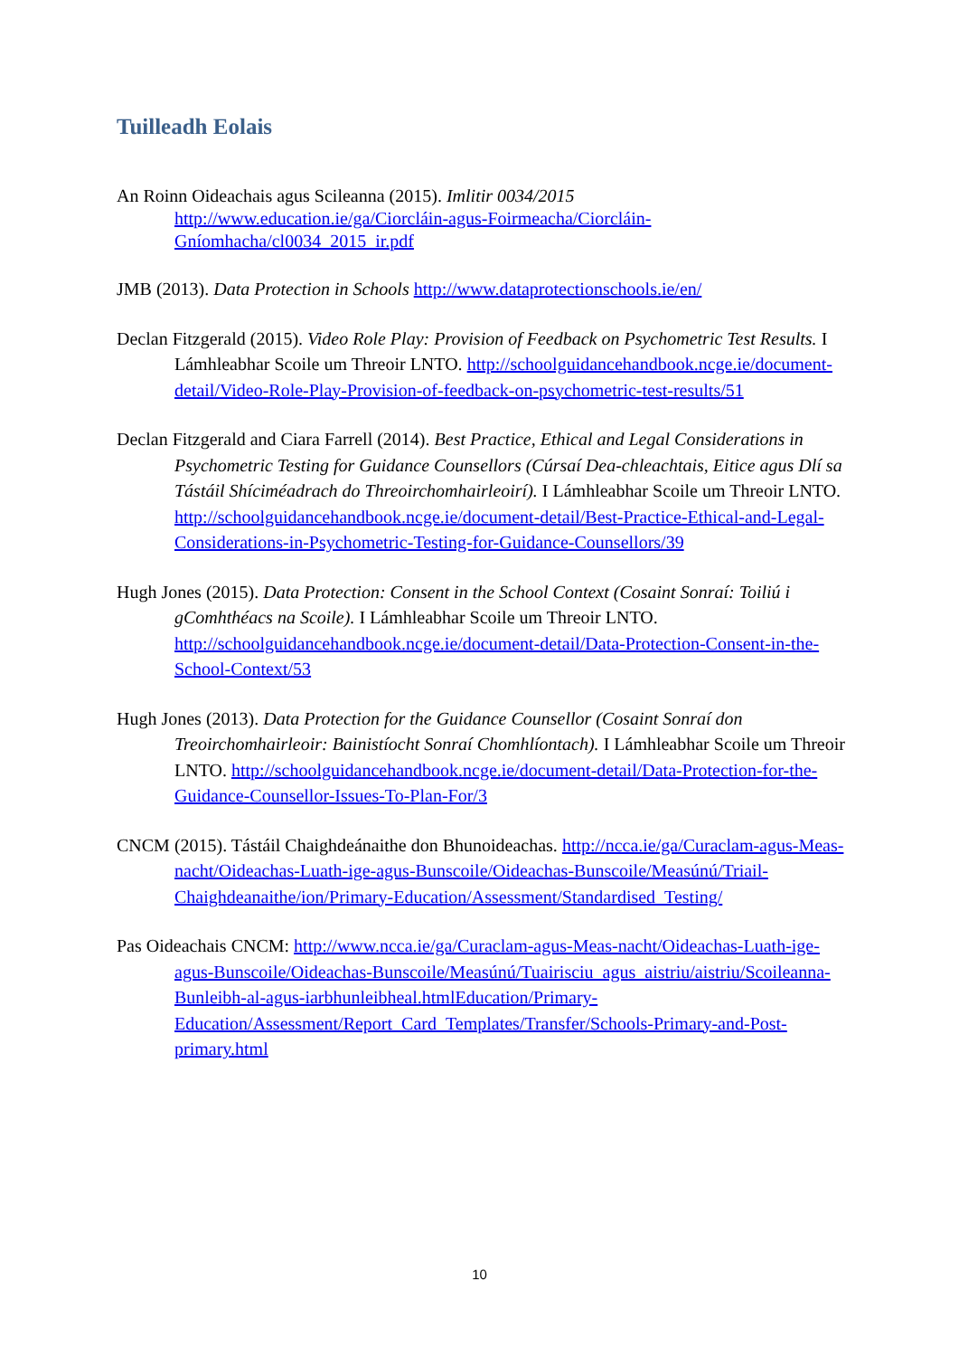Tuilleadh Eolais
An Roinn Oideachais agus Scileanna (2015). Imlitir 0034/2015
http://www.education.ie/ga/Ciorcláin-agus-Foirmeacha/Ciorcláin-Gníomhacha/cl0034_2015_ir.pdf
JMB (2013). Data Protection in Schools http://www.dataprotectionschools.ie/en/
Declan Fitzgerald (2015). Video Role Play: Provision of Feedback on Psychometric Test Results. I Lámhleabhar Scoile um Threoir LNTO. http://schoolguidancehandbook.ncge.ie/document-detail/Video-Role-Play-Provision-of-feedback-on-psychometric-test-results/51
Declan Fitzgerald and Ciara Farrell (2014). Best Practice, Ethical and Legal Considerations in Psychometric Testing for Guidance Counsellors (Cúrsaí Dea-chleachtais, Eitice agus Dlí sa Tástáil Shíciméadrach do Threoirchomhairleoirí). I Lámhleabhar Scoile um Threoir LNTO. http://schoolguidancehandbook.ncge.ie/document-detail/Best-Practice-Ethical-and-Legal-Considerations-in-Psychometric-Testing-for-Guidance-Counsellors/39
Hugh Jones (2015). Data Protection: Consent in the School Context (Cosaint Sonraí: Toiliú i gComhthéacs na Scoile). I Lámhleabhar Scoile um Threoir LNTO. http://schoolguidancehandbook.ncge.ie/document-detail/Data-Protection-Consent-in-the-School-Context/53
Hugh Jones (2013). Data Protection for the Guidance Counsellor (Cosaint Sonraí don Treoirchomhairleoir: Bainistíocht Sonraí Chomhlíontach). I Lámhleabhar Scoile um Threoir LNTO. http://schoolguidancehandbook.ncge.ie/document-detail/Data-Protection-for-the-Guidance-Counsellor-Issues-To-Plan-For/3
CNCM (2015). Tástáil Chaighdeánaithe don Bhunoideachas. http://ncca.ie/ga/Curaclam-agus-Meas-nacht/Oideachas-Luath-ige-agus-Bunscoile/Oideachas-Bunscoile/Measúnú/Triail-Chaighdeanaithe/ion/Primary-Education/Assessment/Standardised_Testing/
Pas Oideachais CNCM: http://www.ncca.ie/ga/Curaclam-agus-Meas-nacht/Oideachas-Luath-ige-agus-Bunscoile/Oideachas-Bunscoile/Measúnú/Tuairisciu_agus_aistriu/aistriu/Scoileanna-Bunleibh-al-agus-iarbhunleibheal.htmlEducation/Primary-Education/Assessment/Report_Card_Templates/Transfer/Schools-Primary-and-Post-primary.html
10